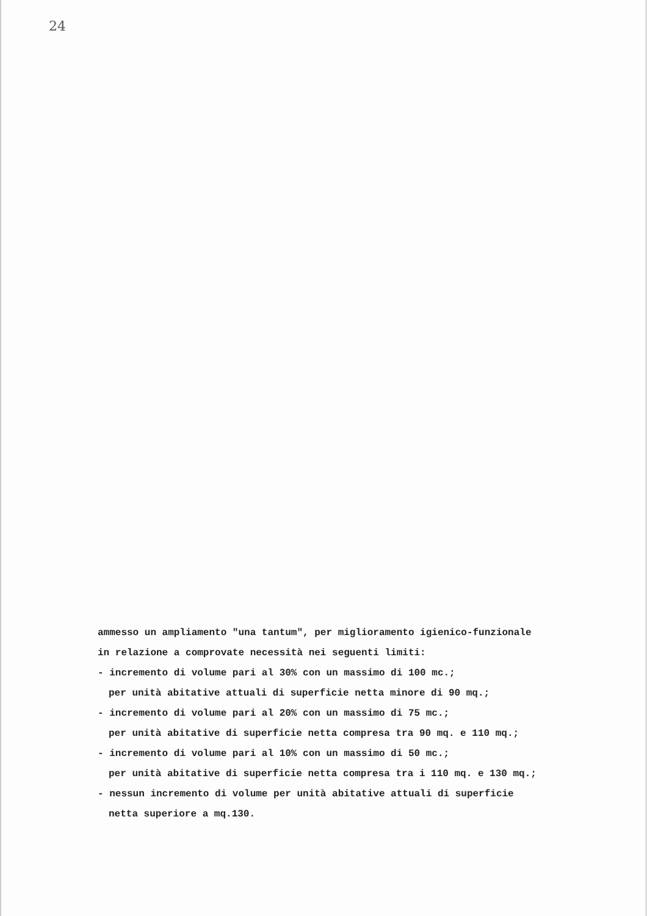24
ammesso un ampliamento "una tantum", per miglioramento igienico-funzionale
in relazione a comprovate necessità nei seguenti limiti:
- incremento di volume pari al 30% con un massimo di 100 mc.;
per unità abitative attuali di superficie netta minore di 90 mq.;
- incremento di volume pari al 20% con un massimo di 75 mc.;
per unità abitative di superficie netta compresa tra 90 mq. e 110 mq.;
- incremento di volume pari al 10% con un massimo di 50 mc.;
per unità abitative di superficie netta compresa tra i 110 mq. e 130 mq.;
- nessun incremento di volume per unità abitative attuali di superficie
netta superiore a mq.130.